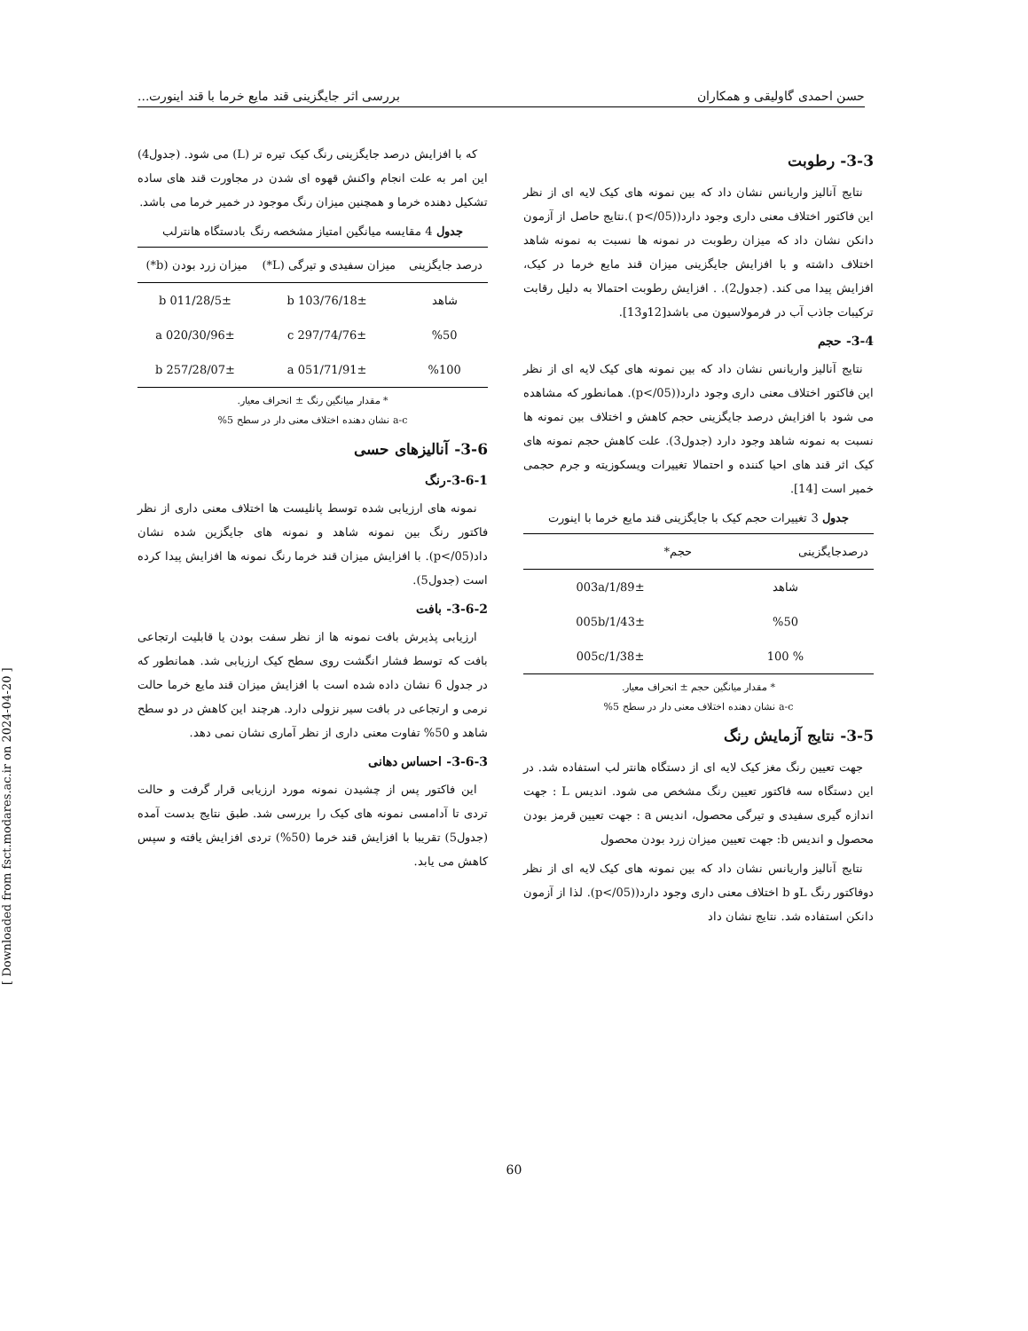حسن احمدی گاولیقی و همکاران بررسی اثر جایگزینی قند مایع خرما با قند اینورت...
3-3- رطوبت
نتایج آنالیز واریانس نشان داد که بین نمونه های کیک لایه ای از نظر این فاکتور اختلاف معنی داری وجود دارد((p</05 ).نتایج حاصل از آزمون دانکن نشان داد که میزان رطوبت در نمونه ها نسبت به نمونه شاهد اختلاف داشته و با افزایش جایگزینی میزان قند مایع خرما در کیک، افزایش پیدا می کند. (جدول2). . افزایش رطوبت احتمالا به دلیل رقابت ترکیبات جاذب آب در فرمولاسیون می باشد[12و13].
3-4- حجم
نتایج آنالیز واریانس نشان داد که بین نمونه های کیک لایه ای از نظر این فاکتور اختلاف معنی داری وجود دارد((p</05). همانطور که مشاهده می شود با افزایش درصد جایگزینی حجم کاهش و اختلاف بین نمونه ها نسبت به نمونه شاهد وجود دارد (جدول3). علت کاهش حجم نمونه های کیک اثر قند های احیا کننده و احتمالا تغییرات ویسکوزیته و جرم حجمی خمیر است [14].
جدول 3 تغییرات حجم کیک با جایگزینی قند مایع خرما با اینورت
| درصدجایگزینی | حجم* |
| --- | --- |
| شاهد | 1/89±/003a |
| %50 | 1/43±/005b |
| % 100 | 1/38±/005c |
* مقدار میانگین حجم ± انحراف معیار.
a-c نشان دهنده اختلاف معنی دار در سطح 5%
3-5- نتایج آزمایش رنگ
جهت تعیین رنگ مغز کیک لایه ای از دستگاه هانتر لب استفاده شد. در این دستگاه سه فاکتور تعیین رنگ مشخص می شود. اندیس L : جهت اندازه گیری سفیدی و تیرگی محصول، اندیس a : جهت تعیین قرمز بودن محصول و اندیس b: جهت تعیین میزان زرد بودن محصول
نتایج آنالیز واریانس نشان داد که بین نمونه های کیک لایه ای از نظر دوفاکتور رنگ Lو b اختلاف معنی داری وجود دارد((p</05). لذا از آزمون دانکن استفاده شد. نتایج نشان داد
که با افزایش درصد جایگزینی رنگ کیک تیره تر (L) می شود. (جدول4) این امر به علت انجام واکنش قهوه ای شدن در مجاورت قند های ساده تشکیل دهنده خرما و همچنین میزان رنگ موجود در خمیر خرما می باشد.
جدول 4 مقایسه میانگین امتیاز مشخصه رنگ بادستگاه هانترلب
| درصد جایگزینی | میزان سفیدی و تیرگی (L*) | میزان زرد بودن (b*) |
| --- | --- | --- |
| شاهد | 76/18±/103 b | 28/5±/011 b |
| %50 | 74/76±/297 c | 30/96±/020 a |
| %100 | 71/91±/051 a | 28/07±/257 b |
* مقدار میانگین رنگ ± انحراف معیار.
a-c نشان دهنده اختلاف معنی دار در سطح 5%
3-6- آنالیزهای حسی
3-6-1-رنگ
نمونه های ارزیابی شده توسط پانلیست ها اختلاف معنی داری از نظر فاکتور رنگ بین نمونه شاهد و نمونه های جایگزین شده نشان داد(p</05). با افزایش میزان قند خرما رنگ نمونه ها افزایش پیدا کرده است (جدول5).
3-6-2- بافت
ارزیابی پذیرش بافت نمونه ها از نظر سفت بودن یا قابلیت ارتجاعی بافت که توسط فشار انگشت روی سطح کیک ارزیابی شد. همانطور که در جدول 6 نشان داده شده است با افزایش میزان قند مایع خرما حالت نرمی و ارتجاعی در بافت سیر نزولی دارد. هرچند این کاهش در دو سطح شاهد و 50% تفاوت معنی داری از نظر آماری نشان نمی دهد.
3-6-3- احساس دهانی
این فاکتور پس از چشیدن نمونه مورد ارزیابی قرار گرفت و حالت تردی تا آدامسی نمونه های کیک را بررسی شد. طبق نتایج بدست آمده (جدول5) تقریبا با افزایش قند خرما (50%) تردی افزایش یافته و سپس کاهش می یابد.
[ Downloaded from fsct.modares.ac.ir on 2024-04-20 ]
60